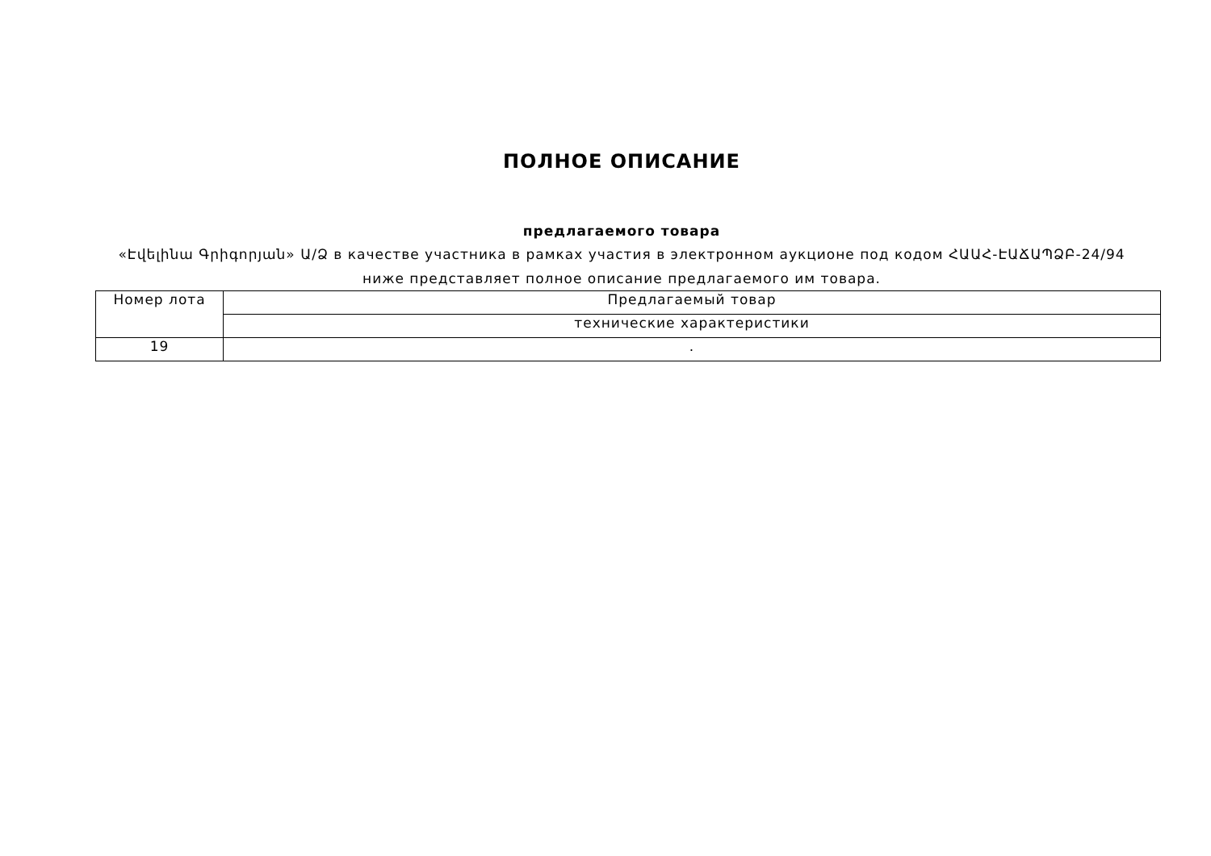ПОЛНОЕ ОПИСАНИЕ
предлагаемого товара
«Էվելինա Գրիգորյան» Ա/Ձ в качестве участника в рамках участия в электронном аукционе под кодом ՀԱԱՀ-ԷԱՃԱՊՁԲ-24/94
ниже представляет полное описание предлагаемого им товара.
| Номер лота | Предлагаемый товар |
| --- | --- |
| | технические характеристики |
| 19 | . |